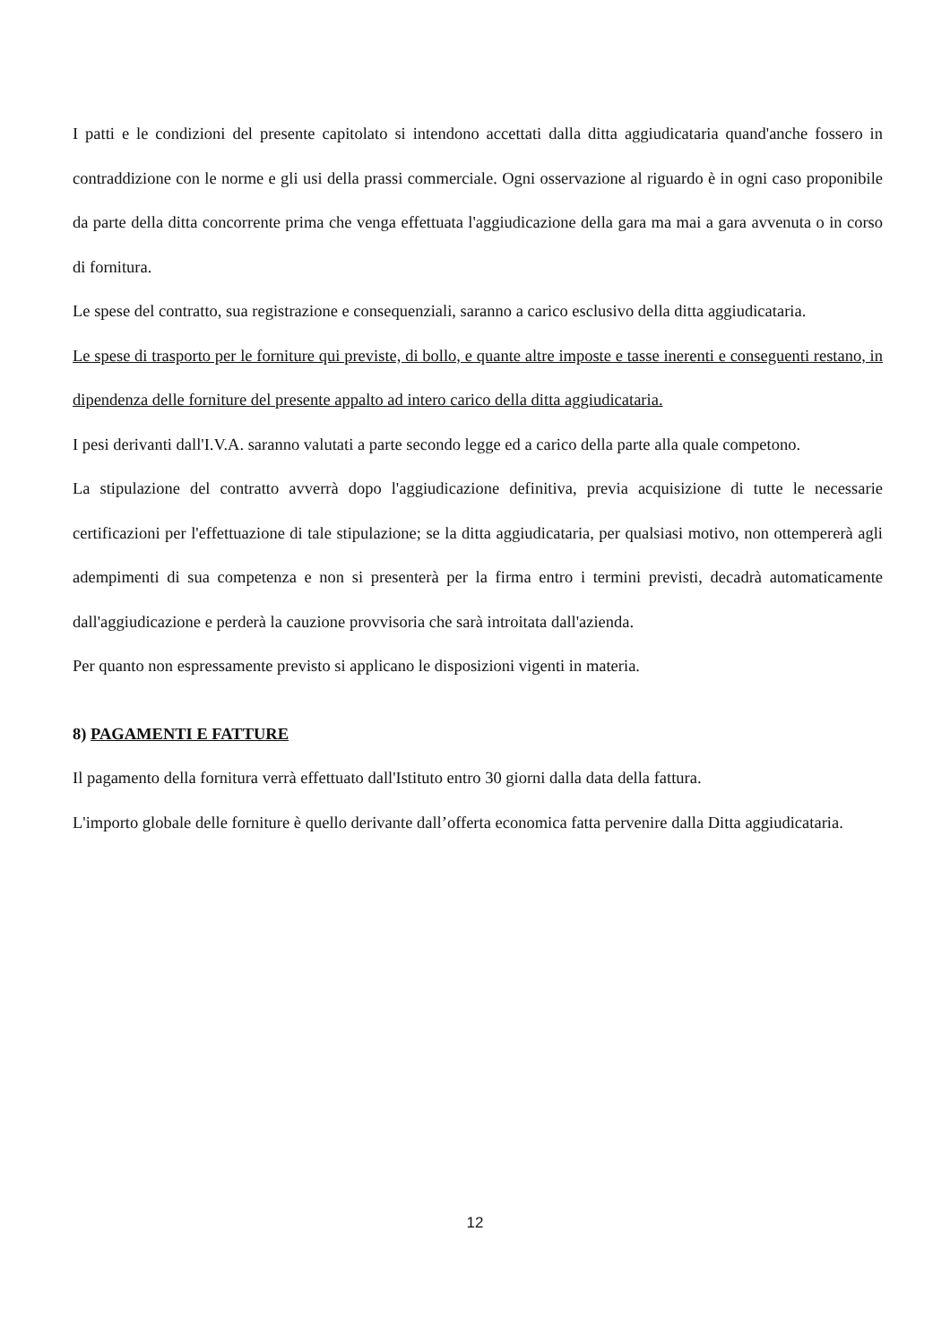I patti e le condizioni del presente capitolato si intendono accettati dalla ditta aggiudicataria quand'anche fossero in contraddizione con le norme e gli usi della prassi commerciale. Ogni osservazione al riguardo è in ogni caso proponibile da parte della ditta concorrente prima che venga effettuata l'aggiudicazione della gara ma mai a gara avvenuta o in corso di fornitura.
Le spese del contratto, sua registrazione e consequenziali, saranno a carico esclusivo della ditta aggiudicataria.
Le spese di trasporto per le forniture qui previste, di bollo, e quante altre imposte e tasse inerenti e conseguenti restano, in dipendenza delle forniture del presente appalto ad intero carico della ditta aggiudicataria.
I pesi derivanti dall'I.V.A. saranno valutati a parte secondo legge ed a carico della parte alla quale competono.
La stipulazione del contratto avverrà dopo l'aggiudicazione definitiva, previa acquisizione di tutte le necessarie certificazioni per l'effettuazione di tale stipulazione; se la ditta aggiudicataria, per qualsiasi motivo, non ottempererà agli adempimenti di sua competenza e non si presenterà per la firma entro i termini previsti, decadrà automaticamente dall'aggiudicazione e perderà la cauzione provvisoria che sarà introitata dall'azienda.
Per quanto non espressamente previsto si applicano le disposizioni vigenti in materia.
8) PAGAMENTI E FATTURE
Il pagamento della fornitura verrà effettuato dall'Istituto entro 30 giorni dalla data della fattura.
L'importo globale delle forniture è quello derivante dall’offerta economica fatta pervenire dalla Ditta aggiudicataria.
12